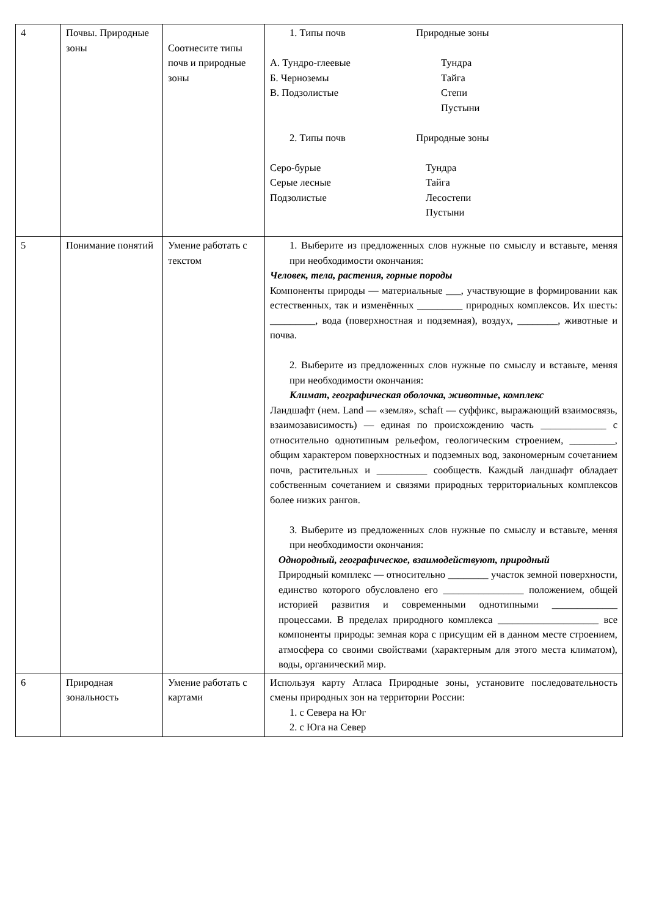| 4 | Почвы. Природные зоны | Соотнесите типы почв и природные зоны | 1. Типы почв Природные зоны А. Тундро-глеевые Тундра Б. Черноземы Тайга В. Подзолистые Степи Пустыни 2. Типы почв Природные зоны Серо-бурые Тундра Серые лесные Тайга Подзолистые Лесостепи Пустыни |
| 5 | Понимание понятий | Умение работать с текстом | 1. Выберите из предложенных слов нужные по смыслу и вставьте, меняя при необходимости окончания: Человек, тела, растения, горные породы Компоненты природы — материальные ___, участвующие в формировании как естественных, так и изменённых _________ природных комплексов. Их шесть: _________, вода (поверхностная и подземная), воздух, ________, животные и почва. 2. Выберите из предложенных слов нужные по смыслу и вставьте, меняя при необходимости окончания: Климат, географическая оболочка, животные, комплекс Ландшафт (нем. Land — «земля», schaft — суффикс, выражающий взаимосвязь, взаимозависимость) — единая по происхождению часть _____________ с относительно однотипным рельефом, геологическим строением, _________, общим характером поверхностных и подземных вод, закономерным сочетанием почв, растительных и __________ сообществ. Каждый ландшафт обладает собственным сочетанием и связями природных территориальных комплексов более низких рангов. 3. Выберите из предложенных слов нужные по смыслу и вставьте, меняя при необходимости окончания: Однородный, географическое, взаимодействуют, природный Природный комплекс — относительно ________ участок земной поверхности, единство которого обусловлено его ________________ положением, общей историей развития и современными однотипными _____________ процессами. В пределах природного комплекса ____________________ все компоненты природы: земная кора с присущим ей в данном месте строением, атмосфера со своими свойствами (характерным для этого места климатом), воды, органический мир. |
| 6 | Природная зональность | Умение работать с картами | Используя карту Атласа Природные зоны, установите последовательность смены природных зон на территории России: 1. с Севера на Юг 2. с Юга на Север |